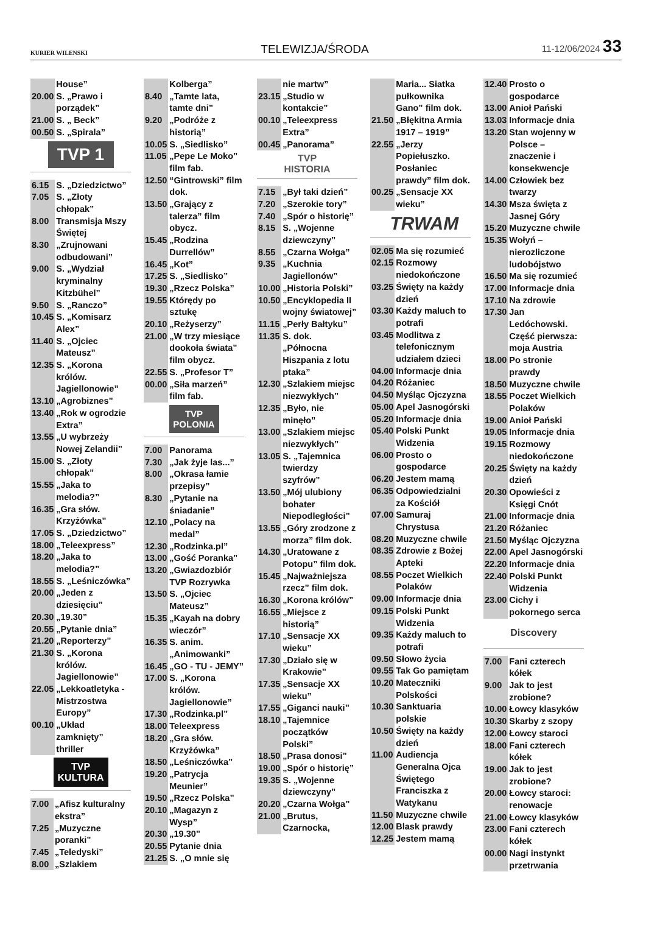KURIER WILENSKI TELEWIZJA/ŚRODA 11-12/06/2024 33
| | House” |
| 20.00 | S. „Prawo i porządek” |
| 21.00 | S. „ Beck” |
| 00.50 | S. „Spirala” |
TVP 1
| 6.15 | S. „Dziedzictwo” |
| 7.05 | S. „Złoty chłopak” |
| 8.00 | Transmisja Mszy Świętej |
| 8.30 | „Zrujnowani odbudowani” |
| 9.00 | S. „Wydział kryminalny Kitzbühel” |
| 9.50 | S. „Ranczo” |
| 10.45 | S. „Komisarz Alex” |
| 11.40 | S. „Ojciec Mateusz” |
| 12.35 | S. „Korona królów. Jagiellonowie” |
| 13.10 | „Agrobiznes” |
| 13.40 | „Rok w ogrodzie Extra” |
| 13.55 | „U wybrzeży Nowej Zelandii” |
| 15.00 | S. „Złoty chłopak” |
| 15.55 | „Jaka to melodia?” |
| 16.35 | „Gra słów. Krzyżówka” |
| 17.05 | S. „Dziedzictwo” |
| 18.00 | „Teleexpress” |
| 18.20 | „Jaka to melodia?” |
| 18.55 | S. „Leśniczówka” |
| 20.00 | „Jeden z dziesięciu” |
| 20.30 | „19.30” |
| 20.55 | „Pytanie dnia” |
| 21.20 | „Reporterzy” |
| 21.30 | S. „Korona królów. Jagiellonowie” |
| 22.05 | „Lekkoatletyka - Mistrzostwa Europy” |
| 00.10 | „Układ zamknięty” thriller |
TVP
KULTURA
| 7.00 | „Afisz kulturalny ekstra” |
| 7.25 | „Muzyczne poranki” |
| 7.45 | „Teledyski” |
| 8.00 | „Szlakiem |
| | Kolberga” |
| 8.40 | „Tamte lata, tamte dni” |
| 9.20 | „Podróże z historią” |
| 10.05 | S. „Siedlisko” |
| 11.05 | „Pepe Le Moko” film fab. |
| 12.50 | “Gintrowski” film dok. |
| 13.50 | „Grający z talerza” film obycz. |
| 15.45 | „Rodzina Durrellów” |
| 16.45 | „Kot” |
| 17.25 | S. „Siedlisko” |
| 19.30 | „Rzecz Polska” |
| 19.55 | Którędy po sztukę |
| 20.10 | „Reżyserzy” |
| 21.00 | „W trzy miesiące dookoła świata” film obycz. |
| 22.55 | S. „Profesor T” |
| 00.00 | „Siła marzeń” film fab. |
TVP
POLONIA
| 7.00 | Panorama |
| 7.30 | „Jak żyje las...” |
| 8.00 | „Okrasa łamie przepisy” |
| 8.30 | „Pytanie na śniadanie” |
| 12.10 | „Polacy na medal” |
| 12.30 | „Rodzinka.pl” |
| 13.00 | „Gość Poranka” |
| 13.20 | „Gwiazdozbiór TVP Rozrywka |
| 13.50 | S. „Ojciec Mateusz” |
| 15.35 | „Kayah na dobry wieczór” |
| 16.35 | S. anim. „Animowanki” |
| 16.45 | „GO - TU - JEMY” |
| 17.00 | S. „Korona królów. Jagiellonowie” |
| 17.30 | „Rodzinka.pl” |
| 18.00 | Teleexpress |
| 18.20 | „Gra słów. Krzyżówka” |
| 18.50 | „Leśniczówka” |
| 19.20 | „Patrycja Meunier” |
| 19.50 | „Rzecz Polska” |
| 20.10 | „Magazyn z Wysp” |
| 20.30 | „19.30” |
| 20.55 | Pytanie dnia |
| 21.25 | S. „O mnie się |
| | nie martw” |
| 23.15 | „Studio w kontakcie” |
| 00.10 | „Teleexpress Extra” |
| 00.45 | „Panorama” |
TVP
HISTORIA
| 7.15 | „Był taki dzień” |
| 7.20 | „Szerokie tory” |
| 7.40 | „Spór o historię” |
| 8.15 | S. „Wojenne dziewczyny” |
| 8.55 | „Czarna Wołga” |
| 9.35 | „Kuchnia Jagiellonów” |
| 10.00 | „Historia Polski” |
| 10.50 | „Encyklopedia II wojny światowej” |
| 11.15 | „Perły Bałtyku” |
| 11.35 | S. dok. „Północna Hiszpania z lotu ptaka” |
| 12.30 | „Szlakiem miejsc niezwykłych” |
| 12.35 | „Było, nie minęło” |
| 13.00 | „Szlakiem miejsc niezwykłych” |
| 13.05 | S. „Tajemnica twierdzy szyfrów” |
| 13.50 | „Mój ulubiony bohater Niepodległości” |
| 13.55 | „Góry zrodzone z morza” film dok. |
| 14.30 | „Uratowane z Potopu” film dok. |
| 15.45 | „Najważniejsza rzecz” film dok. |
| 16.30 | „Korona królów” |
| 16.55 | „Miejsce z historią” |
| 17.10 | „Sensacje XX wieku” |
| 17.30 | „Działo się w Krakowie” |
| 17.35 | „Sensacje XX wieku” |
| 17.55 | „Giganci nauki” |
| 18.10 | „Tajemnice początków Polski” |
| 18.50 | „Prasa donosi” |
| 19.00 | „Spór o historię” |
| 19.35 | S. „Wojenne dziewczyny” |
| 20.20 | „Czarna Wołga” |
| 21.00 | „Brutus, Czarnocka, |
| | Maria... Siatka pułkownika Gano” film dok. |
| 21.50 | „Błękitna Armia 1917 – 1919” |
| 22.55 | „Jerzy Popiełuszko. Posłaniec prawdy” film dok. |
| 00.25 | „Sensacje XX wieku” |
TRWAM
| 02.05 | Ma się rozumieć |
| 02.15 | Rozmowy niedokończone |
| 03.25 | Święty na każdy dzień |
| 03.30 | Każdy maluch to potrafi |
| 03.45 | Modlitwa z telefonicznym udziałem dzieci |
| 04.00 | Informacje dnia |
| 04.20 | Różaniec |
| 04.50 | Myśląc Ojczyzna |
| 05.00 | Apel Jasnogórski |
| 05.20 | Informacje dnia |
| 05.40 | Polski Punkt Widzenia |
| 06.00 | Prosto o gospodarce |
| 06.20 | Jestem mamą |
| 06.35 | Odpowiedzialni za Kościół |
| 07.00 | Samuraj Chrystusa |
| 08.20 | Muzyczne chwile |
| 08.35 | Zdrowie z Bożej Apteki |
| 08.55 | Poczet Wielkich Polaków |
| 09.00 | Informacje dnia |
| 09.15 | Polski Punkt Widzenia |
| 09.35 | Każdy maluch to potrafi |
| 09.50 | Słowo życia |
| 09.55 | Tak Go pamiętam |
| 10.20 | Mateczniki Polskości |
| 10.30 | Sanktuaria polskie |
| 10.50 | Święty na każdy dzień |
| 11.00 | Audiencja Generalna Ojca Świętego Franciszka z Watykanu |
| 11.50 | Muzyczne chwile |
| 12.00 | Blask prawdy |
| 12.25 | Jestem mamą |
| 12.40 | Prosto o gospodarce |
| 13.00 | Anioł Pański |
| 13.03 | Informacje dnia |
| 13.20 | Stan wojenny w Polsce – znaczenie i konsekwencje |
| 14.00 | Człowiek bez twarzy |
| 14.30 | Msza święta z Jasnej Góry |
| 15.20 | Muzyczne chwile |
| 15.35 | Wołyń – nierozliczone ludobójstwo |
| 16.50 | Ma się rozumieć |
| 17.00 | Informacje dnia |
| 17.10 | Na zdrowie |
| 17.30 | Jan Ledóchowski. Część pierwsza: moja Austria |
| 18.00 | Po stronie prawdy |
| 18.50 | Muzyczne chwile |
| 18.55 | Poczet Wielkich Polaków |
| 19.00 | Anioł Pański |
| 19.05 | Informacje dnia |
| 19.15 | Rozmowy niedokończone |
| 20.25 | Święty na każdy dzień |
| 20.30 | Opowieści z Księgi Cnót |
| 21.00 | Informacje dnia |
| 21.20 | Różaniec |
| 21.50 | Myśląc Ojczyzna |
| 22.00 | Apel Jasnogórski |
| 22.20 | Informacje dnia |
| 22.40 | Polski Punkt Widzenia |
| 23.00 | Cichy i pokornego serca |
Discovery
| 7.00 | Fani czterech kółek |
| 9.00 | Jak to jest zrobione? |
| 10.00 | Łowcy klasyków |
| 10.30 | Skarby z szopy |
| 12.00 | Łowcy staroci |
| 18.00 | Fani czterech kółek |
| 19.00 | Jak to jest zrobione? |
| 20.00 | Łowcy staroci: renowacje |
| 21.00 | Łowcy klasyków |
| 23.00 | Fani czterech kółek |
| 00.00 | Nagi instynkt przetrwania |